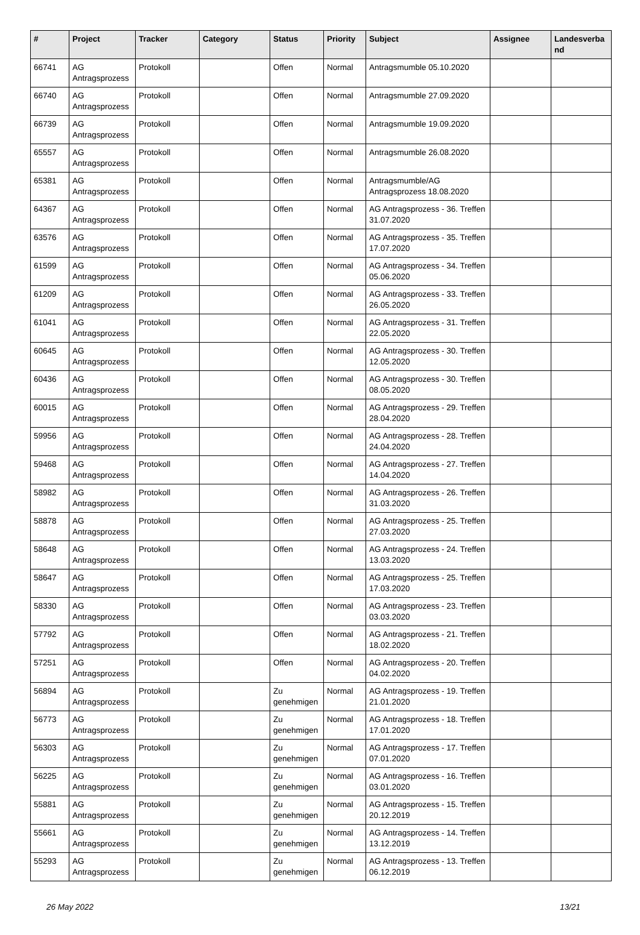| # | Project | Tracker | Category | Status | Priority | Subject | Assignee | Landesverba nd |
| --- | --- | --- | --- | --- | --- | --- | --- | --- |
| 66741 | AG Antragsprozess | Protokoll | | Offen | Normal | Antragsmumble 05.10.2020 | | |
| 66740 | AG Antragsprozess | Protokoll | | Offen | Normal | Antragsmumble 27.09.2020 | | |
| 66739 | AG Antragsprozess | Protokoll | | Offen | Normal | Antragsmumble 19.09.2020 | | |
| 65557 | AG Antragsprozess | Protokoll | | Offen | Normal | Antragsmumble 26.08.2020 | | |
| 65381 | AG Antragsprozess | Protokoll | | Offen | Normal | Antragsmumble/AG Antragsprozess 18.08.2020 | | |
| 64367 | AG Antragsprozess | Protokoll | | Offen | Normal | AG Antragsprozess - 36. Treffen 31.07.2020 | | |
| 63576 | AG Antragsprozess | Protokoll | | Offen | Normal | AG Antragsprozess - 35. Treffen 17.07.2020 | | |
| 61599 | AG Antragsprozess | Protokoll | | Offen | Normal | AG Antragsprozess - 34. Treffen 05.06.2020 | | |
| 61209 | AG Antragsprozess | Protokoll | | Offen | Normal | AG Antragsprozess - 33. Treffen 26.05.2020 | | |
| 61041 | AG Antragsprozess | Protokoll | | Offen | Normal | AG Antragsprozess - 31. Treffen 22.05.2020 | | |
| 60645 | AG Antragsprozess | Protokoll | | Offen | Normal | AG Antragsprozess - 30. Treffen 12.05.2020 | | |
| 60436 | AG Antragsprozess | Protokoll | | Offen | Normal | AG Antragsprozess - 30. Treffen 08.05.2020 | | |
| 60015 | AG Antragsprozess | Protokoll | | Offen | Normal | AG Antragsprozess - 29. Treffen 28.04.2020 | | |
| 59956 | AG Antragsprozess | Protokoll | | Offen | Normal | AG Antragsprozess - 28. Treffen 24.04.2020 | | |
| 59468 | AG Antragsprozess | Protokoll | | Offen | Normal | AG Antragsprozess - 27. Treffen 14.04.2020 | | |
| 58982 | AG Antragsprozess | Protokoll | | Offen | Normal | AG Antragsprozess - 26. Treffen 31.03.2020 | | |
| 58878 | AG Antragsprozess | Protokoll | | Offen | Normal | AG Antragsprozess - 25. Treffen 27.03.2020 | | |
| 58648 | AG Antragsprozess | Protokoll | | Offen | Normal | AG Antragsprozess - 24. Treffen 13.03.2020 | | |
| 58647 | AG Antragsprozess | Protokoll | | Offen | Normal | AG Antragsprozess - 25. Treffen 17.03.2020 | | |
| 58330 | AG Antragsprozess | Protokoll | | Offen | Normal | AG Antragsprozess - 23. Treffen 03.03.2020 | | |
| 57792 | AG Antragsprozess | Protokoll | | Offen | Normal | AG Antragsprozess - 21. Treffen 18.02.2020 | | |
| 57251 | AG Antragsprozess | Protokoll | | Offen | Normal | AG Antragsprozess - 20. Treffen 04.02.2020 | | |
| 56894 | AG Antragsprozess | Protokoll | | Zu genehmigen | Normal | AG Antragsprozess - 19. Treffen 21.01.2020 | | |
| 56773 | AG Antragsprozess | Protokoll | | Zu genehmigen | Normal | AG Antragsprozess - 18. Treffen 17.01.2020 | | |
| 56303 | AG Antragsprozess | Protokoll | | Zu genehmigen | Normal | AG Antragsprozess - 17. Treffen 07.01.2020 | | |
| 56225 | AG Antragsprozess | Protokoll | | Zu genehmigen | Normal | AG Antragsprozess - 16. Treffen 03.01.2020 | | |
| 55881 | AG Antragsprozess | Protokoll | | Zu genehmigen | Normal | AG Antragsprozess - 15. Treffen 20.12.2019 | | |
| 55661 | AG Antragsprozess | Protokoll | | Zu genehmigen | Normal | AG Antragsprozess - 14. Treffen 13.12.2019 | | |
| 55293 | AG Antragsprozess | Protokoll | | Zu genehmigen | Normal | AG Antragsprozess - 13. Treffen 06.12.2019 | | |
26 May 2022 13/21